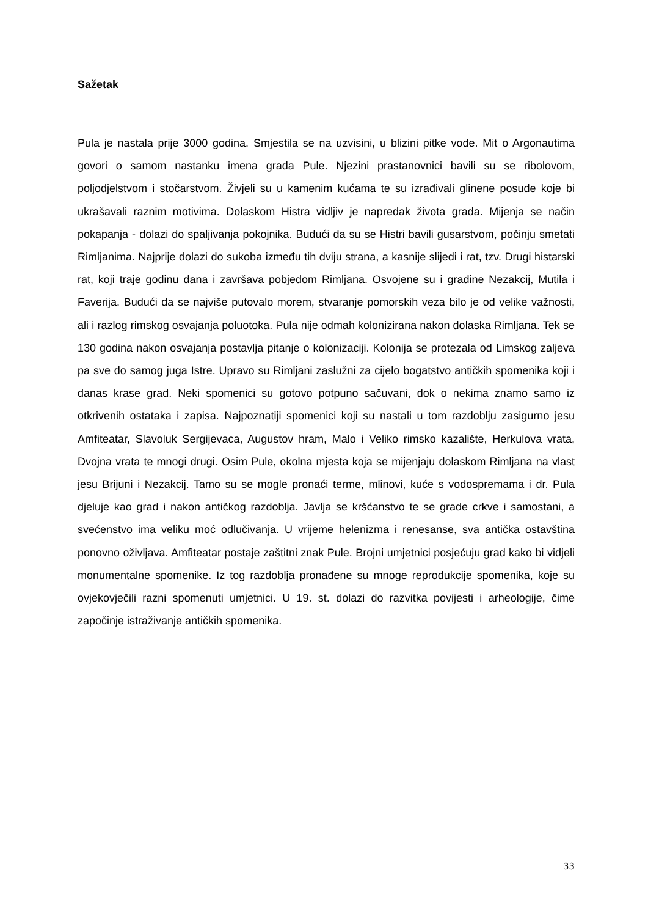Sažetak
Pula je nastala prije 3000 godina. Smjestila se na uzvisini, u blizini pitke vode. Mit o Argonautima govori o samom nastanku imena grada Pule. Njezini prastanovnici bavili su se ribolovom, poljodjelstvom i stočarstvom. Živjeli su u kamenim kućama te su izrađivali glinene posude koje bi ukrašavali raznim motivima. Dolaskom Histra vidljiv je napredak života grada. Mijenja se način pokapanja - dolazi do spaljivanja pokojnika. Budući da su se Histri bavili gusarstvom, počinju smetati Rimljanima. Najprije dolazi do sukoba između tih dviju strana, a kasnije slijedi i rat, tzv. Drugi histarski rat, koji traje godinu dana i završava pobjedom Rimljana. Osvojene su i gradine Nezakcij, Mutila i Faverija. Budući da se najviše putovalo morem, stvaranje pomorskih veza bilo je od velike važnosti, ali i razlog rimskog osvajanja poluotoka. Pula nije odmah kolonizirana nakon dolaska Rimljana. Tek se 130 godina nakon osvajanja postavlja pitanje o kolonizaciji. Kolonija se protezala od Limskog zaljeva pa sve do samog juga Istre. Upravo su Rimljani zaslužni za cijelo bogatstvo antičkih spomenika koji i danas krase grad. Neki spomenici su gotovo potpuno sačuvani, dok o nekima znamo samo iz otkrivenih ostataka i zapisa. Najpoznatiji spomenici koji su nastali u tom razdoblju zasigurno jesu Amfiteatar, Slavoluk Sergijevaca, Augustov hram, Malo i Veliko rimsko kazalište, Herkulova vrata, Dvojna vrata te mnogi drugi. Osim Pule, okolna mjesta koja se mijenjaju dolaskom Rimljana na vlast jesu Brijuni i Nezakcij. Tamo su se mogle pronaći terme, mlinovi, kuće s vodospremama i dr. Pula djeluje kao grad i nakon antičkog razdoblja. Javlja se kršćanstvo te se grade crkve i samostani, a svećenstvo ima veliku moć odlučivanja. U vrijeme helenizma i renesanse, sva antička ostavština ponovno oživljava. Amfiteatar postaje zaštitni znak Pule. Brojni umjetnici posjećuju grad kako bi vidjeli monumentalne spomenike. Iz tog razdoblja pronađene su mnoge reprodukcije spomenika, koje su ovjekovječili razni spomenuti umjetnici. U 19. st. dolazi do razvitka povijesti i arheologije, čime započinje istraživanje antičkih spomenika.
33